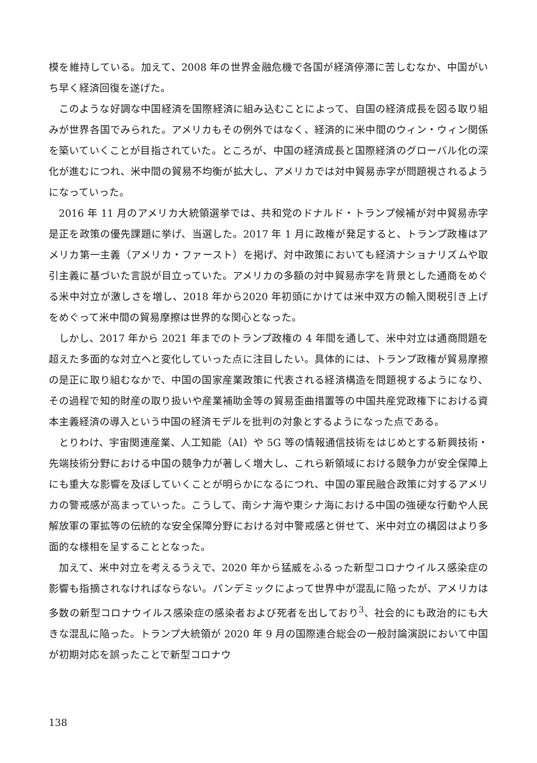模を維持している。加えて、2008 年の世界金融危機で各国が経済停滞に苦しむなか、中国がいち早く経済回復を遂げた。
このような好調な中国経済を国際経済に組み込むことによって、自国の経済成長を図る取り組みが世界各国でみられた。アメリカもその例外ではなく、経済的に米中間のウィン・ウィン関係を築いていくことが目指されていた。ところが、中国の経済成長と国際経済のグローバル化の深化が進むにつれ、米中間の貿易不均衡が拡大し、アメリカでは対中貿易赤字が問題視されるようになっていった。
2016 年 11 月のアメリカ大統領選挙では、共和党のドナルド・トランプ候補が対中貿易赤字是正を政策の優先課題に挙げ、当選した。2017 年 1 月に政権が発足すると、トランプ政権はアメリカ第一主義（アメリカ・ファースト）を掲げ、対中政策においても経済ナショナリズムや取引主義に基づいた言説が目立っていた。アメリカの多額の対中貿易赤字を背景とした通商をめぐる米中対立が激しさを増し、2018 年から2020 年初頭にかけては米中双方の輸入関税引き上げをめぐって米中間の貿易摩擦は世界的な関心となった。
しかし、2017 年から 2021 年までのトランプ政権の 4 年間を通して、米中対立は通商問題を超えた多面的な対立へと変化していった点に注目したい。具体的には、トランプ政権が貿易摩擦の是正に取り組むなかで、中国の国家産業政策に代表される経済構造を問題視するようになり、その過程で知的財産の取り扱いや産業補助金等の貿易歪曲措置等の中国共産党政権下における資本主義経済の導入という中国の経済モデルを批判の対象とするようになった点である。
とりわけ、宇宙関連産業、人工知能（AI）や 5G 等の情報通信技術をはじめとする新興技術・先端技術分野における中国の競争力が著しく増大し、これら新領域における競争力が安全保障上にも重大な影響を及ぼしていくことが明らかになるにつれ、中国の軍民融合政策に対するアメリカの警戒感が高まっていった。こうして、南シナ海や東シナ海における中国の強硬な行動や人民解放軍の軍拡等の伝統的な安全保障分野における対中警戒感と併せて、米中対立の構図はより多面的な様相を呈することとなった。
加えて、米中対立を考えるうえで、2020 年から猛威をふるった新型コロナウイルス感染症の影響も指摘されなければならない。パンデミックによって世界中が混乱に陥ったが、アメリカは多数の新型コロナウイルス感染症の感染者および死者を出しており<sup>3</sup>、社会的にも政治的にも大きな混乱に陥った。トランプ大統領が 2020 年 9 月の国際連合総会の一般討論演説において中国が初期対応を誤ったことで新型コロナウ
138